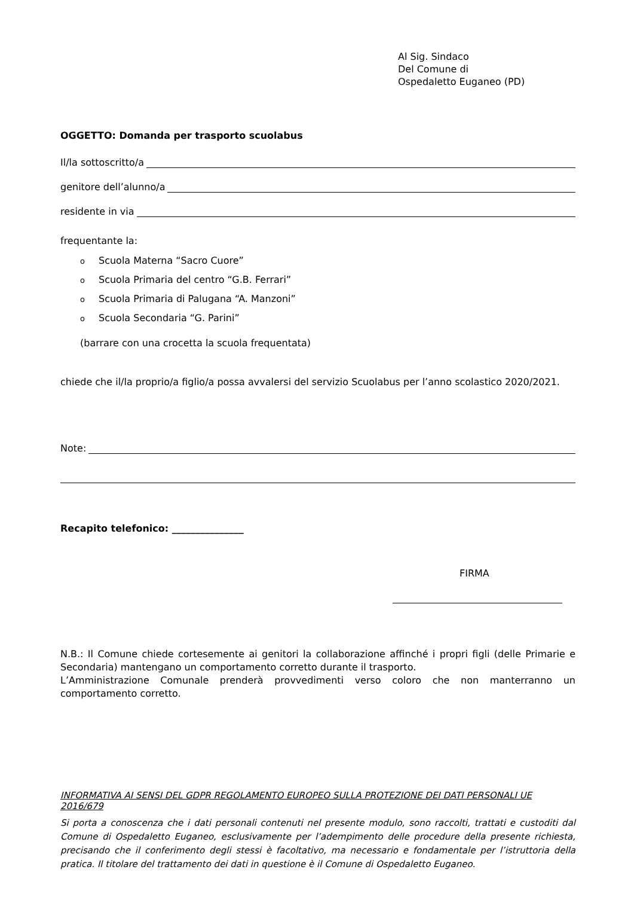Al Sig. Sindaco
Del Comune di
Ospedaletto Euganeo (PD)
OGGETTO: Domanda per trasporto scuolabus
Il/la sottoscritto/a
genitore dell’alunno/a
residente in via
frequentante la:
o Scuola Materna “Sacro Cuore”
o Scuola Primaria del centro “G.B. Ferrari”
o Scuola Primaria di Palugana “A. Manzoni”
o Scuola Secondaria “G. Parini”
(barrare con una crocetta la scuola frequentata)
chiede che il/la proprio/a figlio/a possa avvalersi del servizio Scuolabus per l’anno scolastico 2020/2021.
Note:
Recapito telefonico: _______________
FIRMA
N.B.: Il Comune chiede cortesemente ai genitori la collaborazione affinché i propri figli (delle Primarie e Secondaria) mantengano un comportamento corretto durante il trasporto.
L’Amministrazione Comunale prenderà provvedimenti verso coloro che non manterranno un comportamento corretto.
INFORMATIVA AI SENSI DEL GDPR REGOLAMENTO EUROPEO SULLA PROTEZIONE DEI DATI PERSONALI UE 2016/679
Si porta a conoscenza che i dati personali contenuti nel presente modulo, sono raccolti, trattati e custoditi dal Comune di Ospedaletto Euganeo, esclusivamente per l’adempimento delle procedure della presente richiesta, precisando che il conferimento degli stessi è facoltativo, ma necessario e fondamentale per l’istruttoria della pratica. Il titolare del trattamento dei dati in questione è il Comune di Ospedaletto Euganeo.